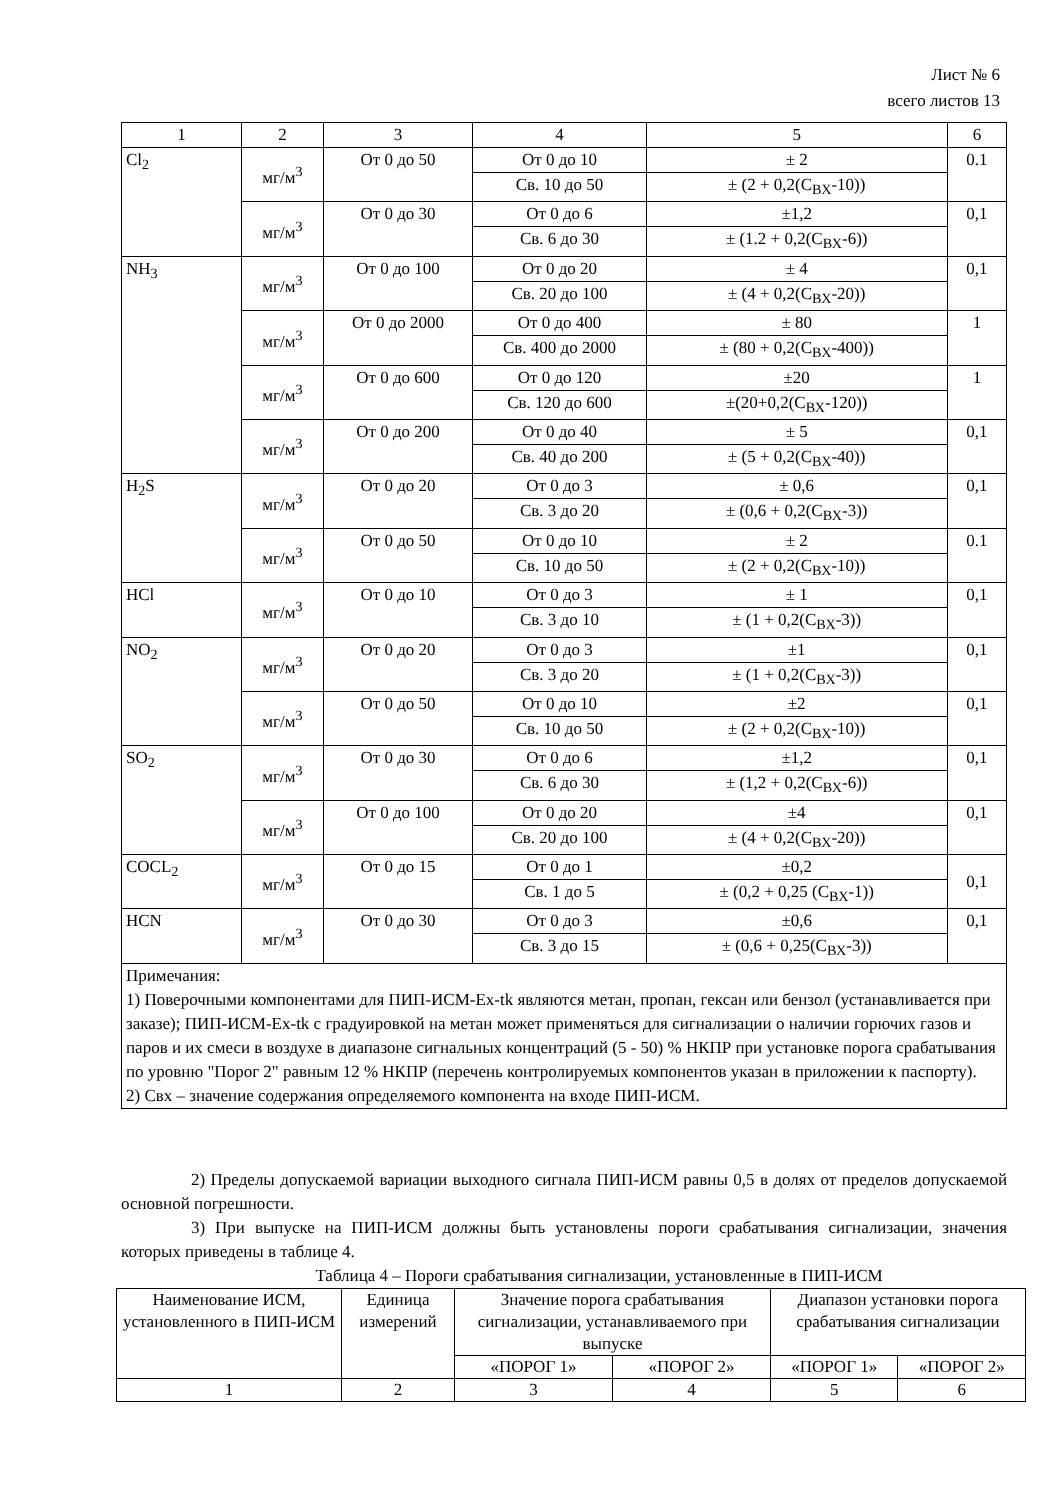Лист № 6
всего листов 13
| 1 | 2 | 3 | 4 | 5 | 6 |
| Cl<sub>2</sub> | мг/м<sup>3</sup> | От 0 до 50 | От 0 до 10 | ± 2 | 0.1 |
| | | | Св. 10 до 50 | ± (2 + 0,2(С<sub>ВХ</sub>-10)) | |
| | мг/м<sup>3</sup> | От 0 до 30 | От 0 до 6 | ±1,2 | 0,1 |
| | | | Св. 6 до 30 | ± (1.2 + 0,2(С<sub>ВХ</sub>-6)) | |
| NH<sub>3</sub> | мг/м<sup>3</sup> | От 0 до 100 | От 0 до 20 | ± 4 | 0,1 |
| | | | Св. 20 до 100 | ± (4 + 0,2(С<sub>ВХ</sub>-20)) | |
| | мг/м<sup>3</sup> | От 0 до 2000 | От 0 до 400 | ± 80 | 1 |
| | | | Св. 400 до 2000 | ± (80 + 0,2(С<sub>ВХ</sub>-400)) | |
| | мг/м<sup>3</sup> | От 0 до 600 | От 0 до 120 | ±20 | 1 |
| | | | Св. 120 до 600 | ±(20+0,2(С<sub>ВХ</sub>-120)) | |
| | мг/м<sup>3</sup> | От 0 до 200 | От 0 до 40 | ± 5 | 0,1 |
| | | | Св. 40 до 200 | ± (5 + 0,2(С<sub>ВХ</sub>-40)) | |
| H<sub>2</sub>S | мг/м<sup>3</sup> | От 0 до 20 | От 0 до 3 | ± 0,6 | 0,1 |
| | | | Св. 3 до 20 | ± (0,6 + 0,2(С<sub>ВХ</sub>-3)) | |
| | мг/м<sup>3</sup> | От 0 до 50 | От 0 до 10 | ± 2 | 0.1 |
| | | | Св. 10 до 50 | ± (2 + 0,2(С<sub>ВХ</sub>-10)) | |
| HCl | мг/м<sup>3</sup> | От 0 до 10 | От 0 до 3 | ± 1 | 0,1 |
| | | | Св. 3 до 10 | ± (1 + 0,2(С<sub>ВХ</sub>-3)) | |
| NO<sub>2</sub> | мг/м<sup>3</sup> | От 0 до 20 | От 0 до 3 | ±1 | 0,1 |
| | | | Св. 3 до 20 | ± (1 + 0,2(С<sub>ВХ</sub>-3)) | |
| | мг/м<sup>3</sup> | От 0 до 50 | От 0 до 10 | ±2 | 0,1 |
| | | | Св. 10 до 50 | ± (2 + 0,2(С<sub>ВХ</sub>-10)) | |
| SO<sub>2</sub> | мг/м<sup>3</sup> | От 0 до 30 | От 0 до 6 | ±1,2 | 0,1 |
| | | | Св. 6 до 30 | ± (1,2 + 0,2(С<sub>ВХ</sub>-6)) | |
| | мг/м<sup>3</sup> | От 0 до 100 | От 0 до 20 | ±4 | 0,1 |
| | | | Св. 20 до 100 | ± (4 + 0,2(С<sub>ВХ</sub>-20)) | |
| COCL<sub>2</sub> | мг/м<sup>3</sup> | От 0 до 15 | От 0 до 1 | ±0,2 | 0,1 |
| | | | Св. 1 до 5 | ± (0,2 + 0,25 (С<sub>ВХ</sub>-1)) | |
| HCN | мг/м<sup>3</sup> | От 0 до 30 | От 0 до 3 | ±0,6 | 0,1 |
| | | | Св. 3 до 15 | ± (0,6 + 0,25(С<sub>ВХ</sub>-3)) | |
| Примечания: 1) Поверочными компонентами для ПИП-ИСМ-Ex-tk являются метан, пропан, гексан или бензол (устанавливается при заказе); ПИП-ИСМ-Ex-tk с градуировкой на метан может применяться для сигнализации о наличии горючих газов и паров и их смеси в воздухе в диапазоне сигнальных концентраций (5 - 50) % НКПР при установке порога срабатывания по уровню "Порог 2" равным 12 % НКПР (перечень контролируемых компонентов указан в приложении к паспорту). 2) Свх – значение содержания определяемого компонента на входе ПИП-ИСМ. | | | | | |
2) Пределы допускаемой вариации выходного сигнала ПИП-ИСМ равны 0,5 в долях от пределов допускаемой основной погрешности.
3) При выпуске на ПИП-ИСМ должны быть установлены пороги срабатывания сигнализации, значения которых приведены в таблице 4.
Таблица 4 – Пороги срабатывания сигнализации, установленные в ПИП-ИСМ
| Наименование ИСМ, установленного в ПИП-ИСМ | Единица измерений | Значение порога срабатывания сигнализации, устанавливаемого при выпуске | | Диапазон установки порога срабатывания сигнализации | |
| --- | --- | --- | --- | --- | --- |
| | | «ПОРОГ 1» | «ПОРОГ 2» | «ПОРОГ 1» | «ПОРОГ 2» |
| 1 | 2 | 3 | 4 | 5 | 6 |